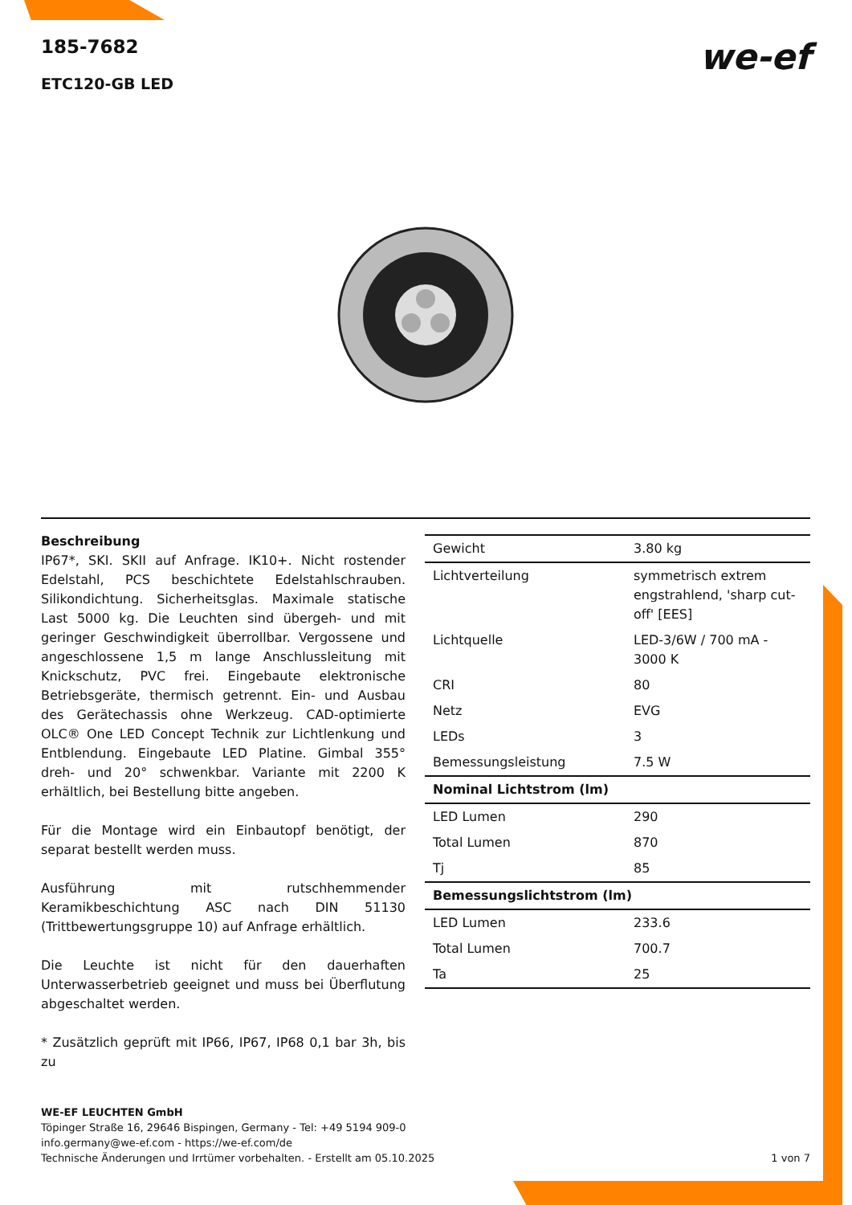185-7682
ETC120-GB LED
we-ef
Beschreibung
IP67*, SKI. SKII auf Anfrage. IK10+. Nicht rostender Edelstahl, PCS beschichtete Edelstahlschrauben. Silikondichtung. Sicherheitsglas. Maximale statische Last 5000 kg. Die Leuchten sind übergeh- und mit geringer Geschwindigkeit überrollbar. Vergossene und angeschlossene 1,5 m lange Anschlussleitung mit Knickschutz, PVC frei. Eingebaute elektronische Betriebsgeräte, thermisch getrennt. Ein- und Ausbau des Gerätechassis ohne Werkzeug. CAD-optimierte OLC® One LED Concept Technik zur Lichtlenkung und Entblendung. Eingebaute LED Platine. Gimbal 355° dreh- und 20° schwenkbar. Variante mit 2200 K erhältlich, bei Bestellung bitte angeben.
Für die Montage wird ein Einbautopf benötigt, der separat bestellt werden muss.
Ausführung mit rutschhemmender Keramikbeschichtung ASC nach DIN 51130 (Trittbewertungsgruppe 10) auf Anfrage erhältlich.
Die Leuchte ist nicht für den dauerhaften Unterwasserbetrieb geeignet und muss bei Überflutung abgeschaltet werden.
* Zusätzlich geprüft mit IP66, IP67, IP68 0,1 bar 3h, bis zu
| Gewicht | 3.80 kg |
| Lichtverteilung | symmetrisch extrem engstrahlend, 'sharp cut-off' [EES] |
| Lichtquelle | LED-3/6W / 700 mA - 3000 K |
| CRI | 80 |
| Netz | EVG |
| LEDs | 3 |
| Bemessungsleistung | 7.5 W |
| Nominal Lichtstrom (lm) | |
| LED Lumen | 290 |
| Total Lumen | 870 |
| Tj | 85 |
| Bemessungslichtstrom (lm) | |
| LED Lumen | 233.6 |
| Total Lumen | 700.7 |
| Ta | 25 |
WE-EF LEUCHTEN GmbH
Töpinger Straße 16, 29646 Bispingen, Germany - Tel: +49 5194 909-0
info.germany@we-ef.com - https://we-ef.com/de
Technische Änderungen und Irrtümer vorbehalten. - Erstellt am 05.10.2025 1 von 7